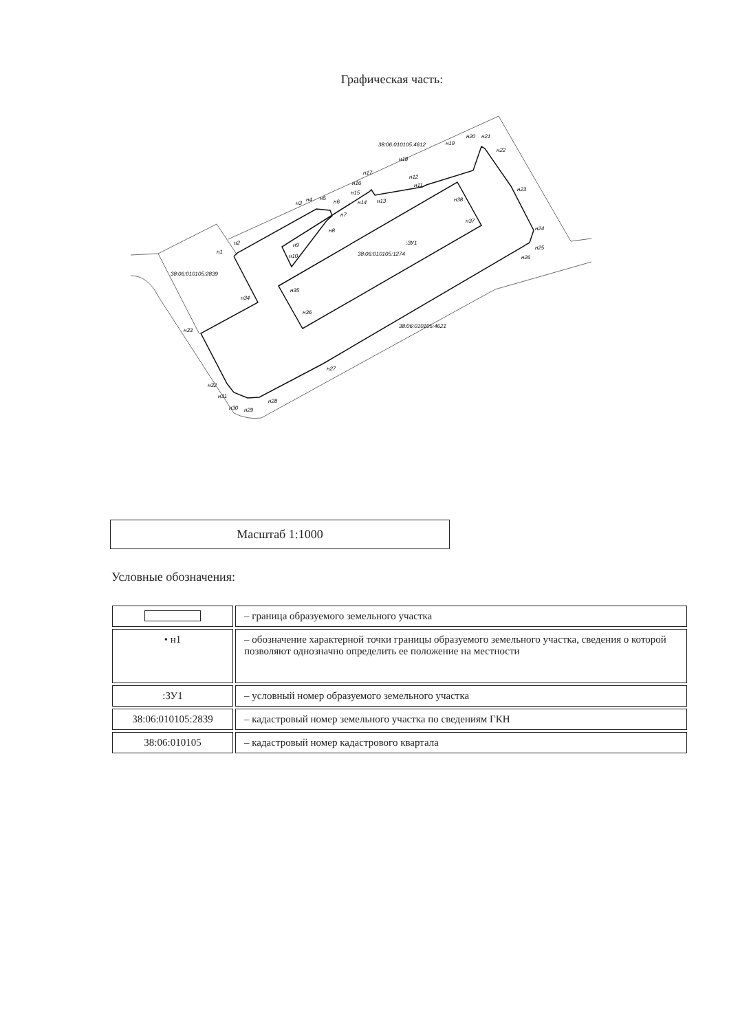Графическая часть:
:ЗУ1
38:06:010105:1274
38:06:010105:2839
38:06:010105:4612
38:06:010105:4621
н1
н2
н3
н4
н5
н6
н7
н8
н9
н10
н11
н12
н13
н14
н15
н16
н17
н18
н19
н20
н21
н22
н23
н24
н25
н26
н27
н28
н29
н30
н31
н32
н33
н34
н35
н36
н37
н38
Масштаб 1:1000
Условные обозначения:
| | – граница образуемого земельного участка |
| • н1 | – обозначение характерной точки границы образуемого земельного участка, сведения о которой позволяют однозначно определить ее положение на местности |
| :ЗУ1 | – условный номер образуемого земельного участка |
| 38:06:010105:2839 | – кадастровый номер земельного участка по сведениям ГКН |
| 38:06:010105 | – кадастровый номер кадастрового квартала |